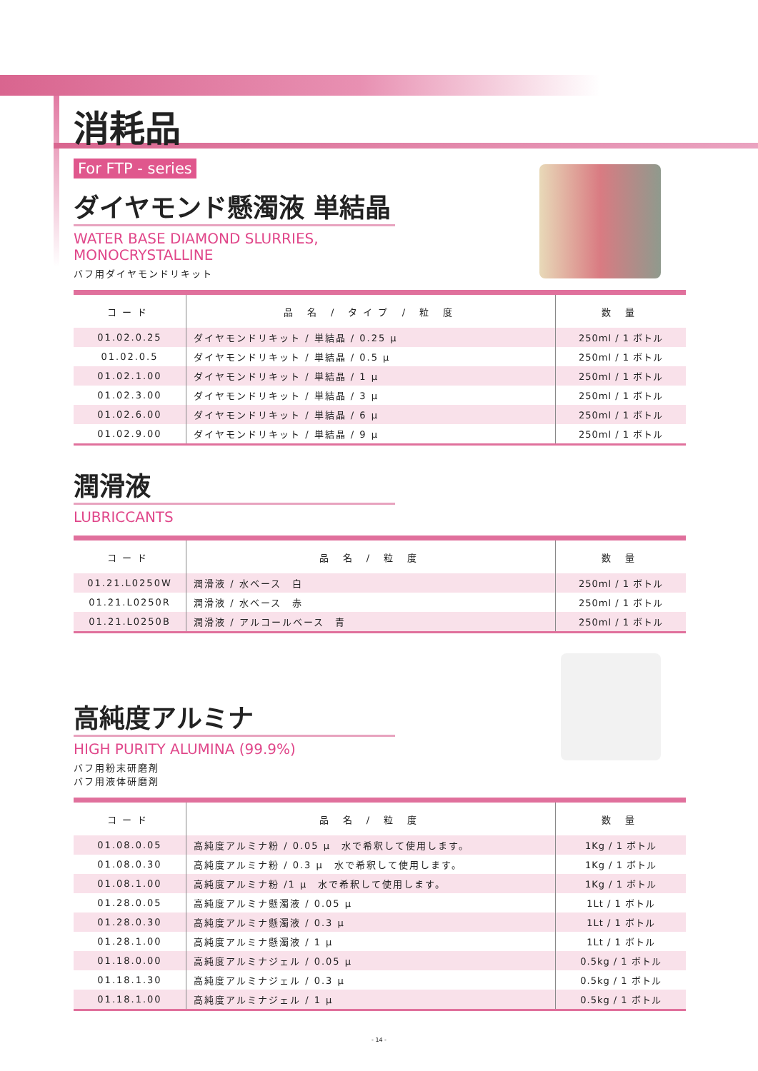消耗品
For FTP - series
ダイヤモンド懸濁液 単結晶
WATER BASE DIAMOND SLURRIES,
MONOCRYSTALLINE
バフ用ダイヤモンドリキット
| コード | 品 名 / タイプ / 粒 度 | 数 量 |
| --- | --- | --- |
| 01.02.0.25 | ダイヤモンドリキット / 単結晶 / 0.25 μ | 250ml / 1 ボトル |
| 01.02.0.5 | ダイヤモンドリキット / 単結晶 / 0.5 μ | 250ml / 1 ボトル |
| 01.02.1.00 | ダイヤモンドリキット / 単結晶 / 1 μ | 250ml / 1 ボトル |
| 01.02.3.00 | ダイヤモンドリキット / 単結晶 / 3 μ | 250ml / 1 ボトル |
| 01.02.6.00 | ダイヤモンドリキット / 単結晶 / 6 μ | 250ml / 1 ボトル |
| 01.02.9.00 | ダイヤモンドリキット / 単結晶 / 9 μ | 250ml / 1 ボトル |
潤滑液
LUBRICCANTS
| コード | 品 名 / 粒 度 | 数 量 |
| --- | --- | --- |
| 01.21.L0250W | 潤滑液 / 水ベース 白 | 250ml / 1 ボトル |
| 01.21.L0250R | 潤滑液 / 水ベース 赤 | 250ml / 1 ボトル |
| 01.21.L0250B | 潤滑液 / アルコールベース 青 | 250ml / 1 ボトル |
高純度アルミナ
HIGH PURITY ALUMINA (99.9%)
バフ用粉末研磨剤
バフ用液体研磨剤
| コード | 品 名 / 粒 度 | 数 量 |
| --- | --- | --- |
| 01.08.0.05 | 高純度アルミナ粉 / 0.05 μ 水で希釈して使用します。 | 1Kg / 1 ボトル |
| 01.08.0.30 | 高純度アルミナ粉 / 0.3 μ 水で希釈して使用します。 | 1Kg / 1 ボトル |
| 01.08.1.00 | 高純度アルミナ粉 /1 μ 水で希釈して使用します。 | 1Kg / 1 ボトル |
| 01.28.0.05 | 高純度アルミナ懸濁液 / 0.05 μ | 1Lt / 1 ボトル |
| 01.28.0.30 | 高純度アルミナ懸濁液 / 0.3 μ | 1Lt / 1 ボトル |
| 01.28.1.00 | 高純度アルミナ懸濁液 / 1 μ | 1Lt / 1 ボトル |
| 01.18.0.00 | 高純度アルミナジェル / 0.05 μ | 0.5kg / 1 ボトル |
| 01.18.1.30 | 高純度アルミナジェル / 0.3 μ | 0.5kg / 1 ボトル |
| 01.18.1.00 | 高純度アルミナジェル / 1 μ | 0.5kg / 1 ボトル |
- 14 -